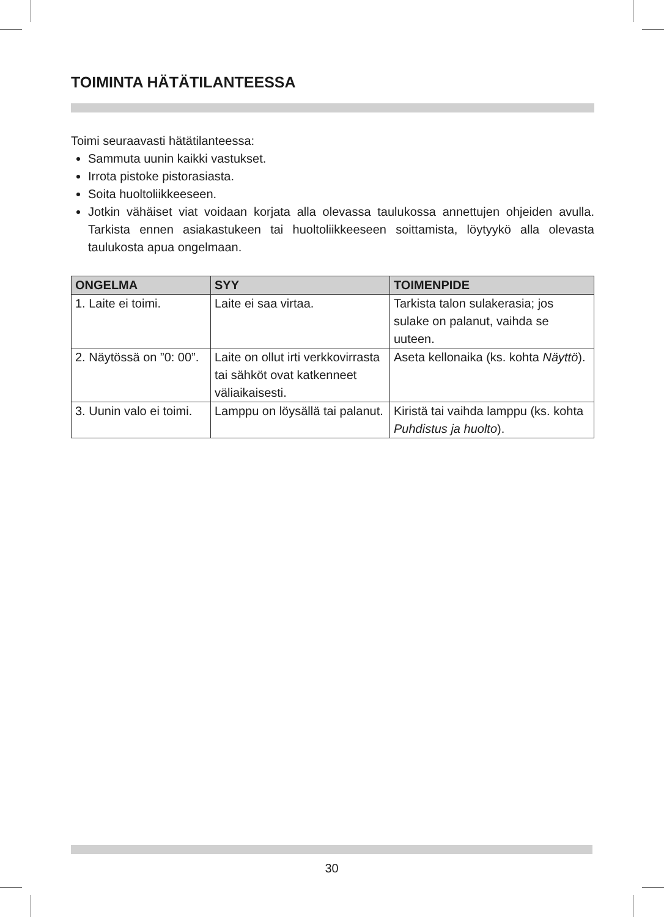TOIMINTA HÄTÄTILANTEESSA
Toimi seuraavasti hätätilanteessa:
Sammuta uunin kaikki vastukset.
Irrota pistoke pistorasiasta.
Soita huoltoliikkeeseen.
Jotkin vähäiset viat voidaan korjata alla olevassa taulukossa annettujen ohjeiden avulla. Tarkista ennen asiakastukeen tai huoltoliikkeeseen soittamista, löytyykö alla olevasta taulukosta apua ongelmaan.
| ONGELMA | SYY | TOIMENPIDE |
| --- | --- | --- |
| 1. Laite ei toimi. | Laite ei saa virtaa. | Tarkista talon sulakerasia; jos sulake on palanut, vaihda se uuteen. |
| 2. Näytössä on ”0: 00”. | Laite on ollut irti verkko­virrasta tai sähköt ovat katkenneet väliaikaisesti. | Aseta kellonaika (ks. kohta Näyttö ). |
| 3. Uunin valo ei toimi. | Lamppu on löysällä tai palanut. | Kiristä tai vaihda lamppu (ks. kohta Puhdistus ja huolto ). |
30